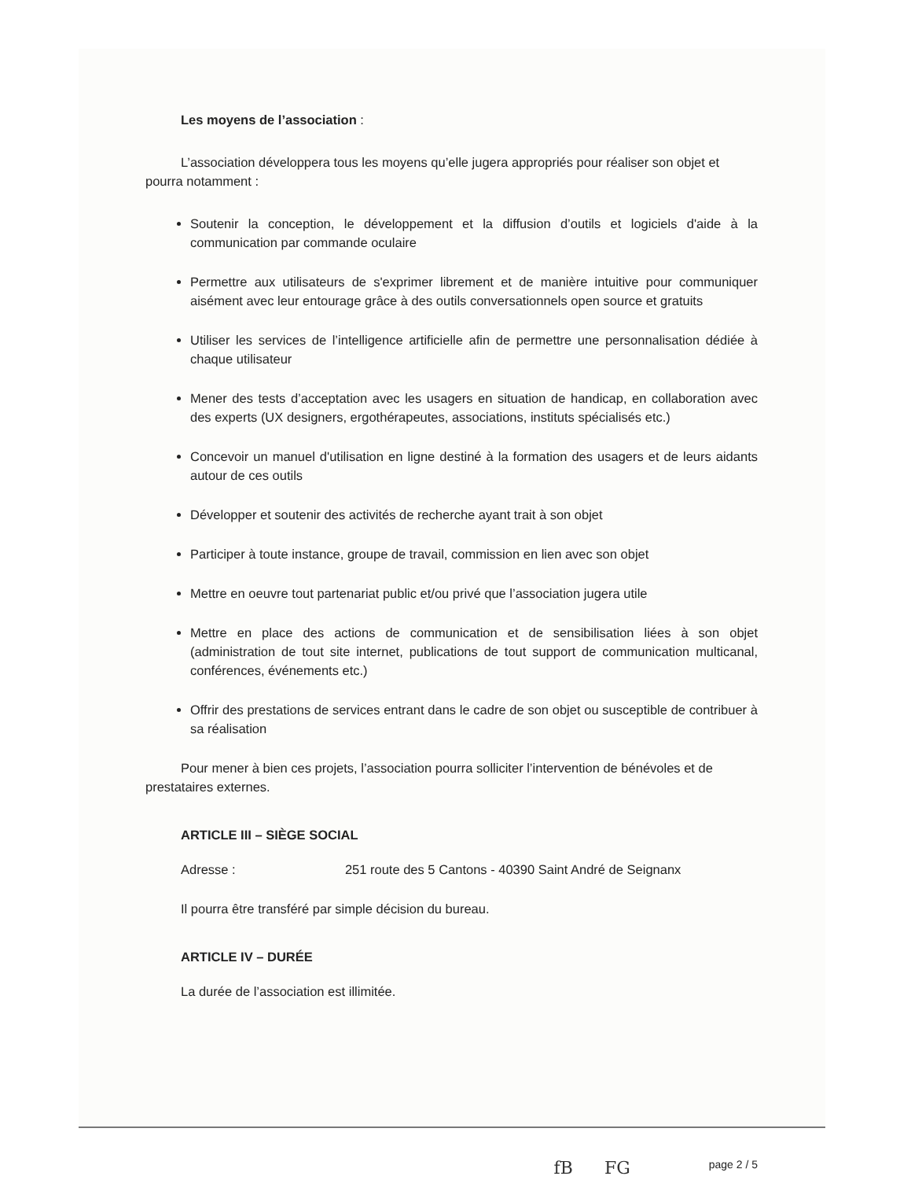Les moyens de l’association :
L’association développera tous les moyens qu’elle jugera appropriés pour réaliser son objet et pourra notamment :
Soutenir la conception, le développement et la diffusion d’outils et logiciels d'aide à la communication par commande oculaire
Permettre aux utilisateurs de s'exprimer librement et de manière intuitive pour communiquer aisément avec leur entourage grâce à des outils conversationnels open source et gratuits
Utiliser les services de l’intelligence artificielle afin de permettre une personnalisation dédiée à chaque utilisateur
Mener des tests d’acceptation avec les usagers en situation de handicap, en collaboration avec des experts (UX designers, ergothérapeutes, associations, instituts spécialisés etc.)
Concevoir un manuel d'utilisation en ligne destiné à la formation des usagers et de leurs aidants autour de ces outils
Développer et soutenir des activités de recherche ayant trait à son objet
Participer à toute instance, groupe de travail, commission en lien avec son objet
Mettre en oeuvre tout partenariat public et/ou privé que l’association jugera utile
Mettre en place des actions de communication et de sensibilisation liées à son objet (administration de tout site internet, publications de tout support de communication multicanal, conférences, événements etc.)
Offrir des prestations de services entrant dans le cadre de son objet ou susceptible de contribuer à sa réalisation
Pour mener à bien ces projets, l’association pourra solliciter l’intervention de bénévoles et de prestataires externes.
ARTICLE III – SIÈGE SOCIAL
Adresse : 251 route des 5 Cantons - 40390 Saint André de Seignanx
Il pourra être transféré par simple décision du bureau.
ARTICLE IV – DURÉE
La durée de l’association est illimitée.
fB FG page 2 / 5